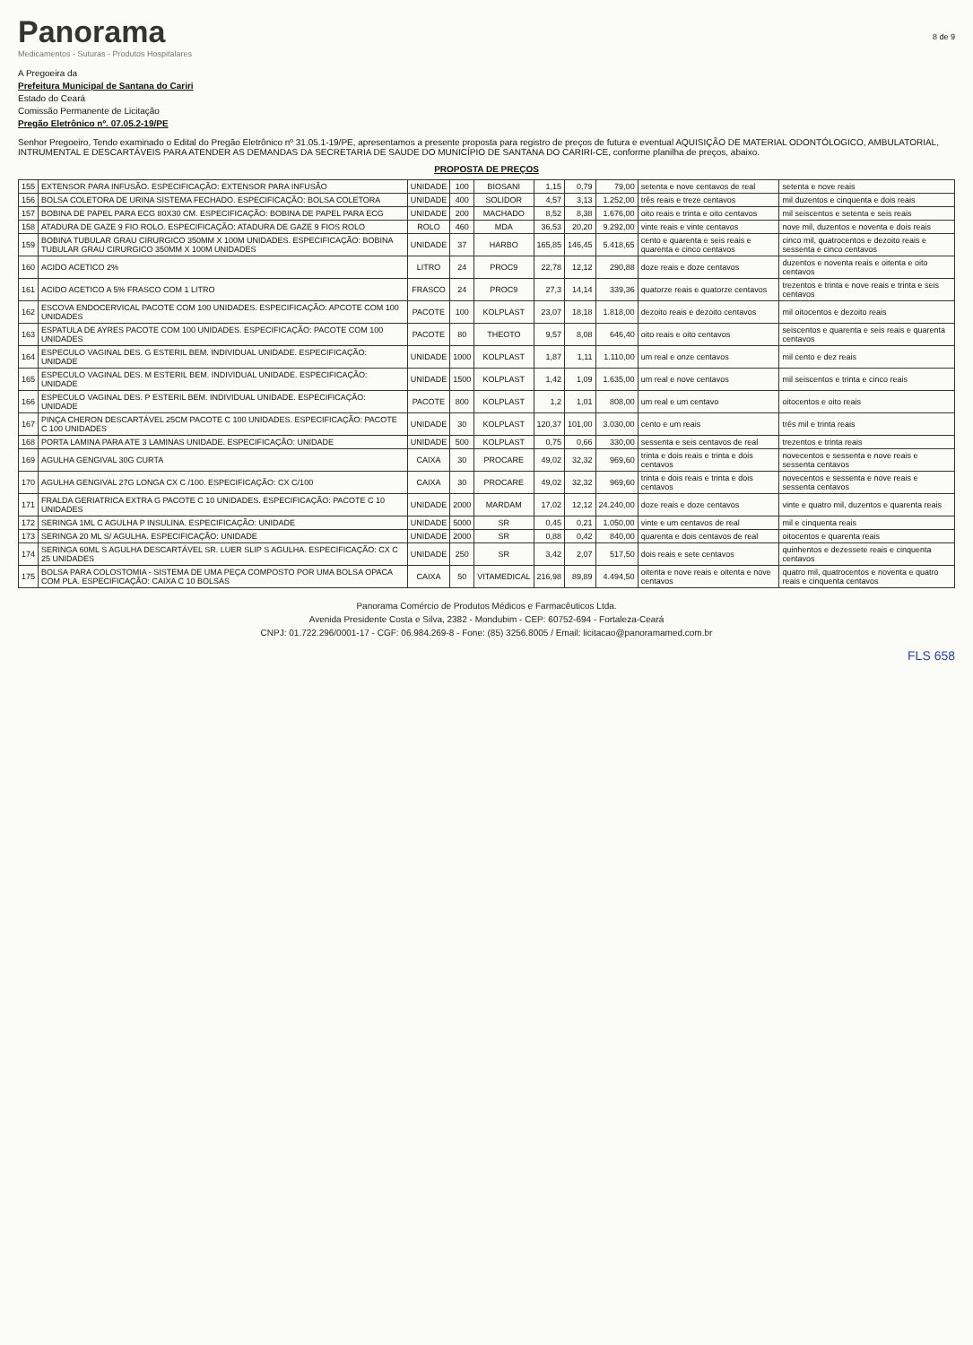Panorama
Medicamentos - Suturas - Produtos Hospitalares
8 de 9
A Pregoeira da
Prefeitura Municipal de Santana do Cariri
Estado do Ceará
Comissão Permanente de Licitação
Pregão Eletrônico nº. 07.05.2-19/PE
Senhor Pregoeiro, Tendo examinado o Edital do Pregão Eletrônico nº 31.05.1-19/PE, apresentamos a presente proposta para registro de preços de futura e eventual AQUISIÇÃO DE MATERIAL ODONTÓLOGICO, AMBULATORIAL, INTRUMENTAL E DESCARTÁVEIS PARA ATENDER AS DEMANDAS DA SECRETARIA DE SAUDE DO MUNICÍPIO DE SANTANA DO CARIRI-CE, conforme planilha de preços, abaixo.
PROPOSTA DE PREÇOS
| 155 | EXTENSOR PARA INFUSÃO. ESPECIFICAÇÃO: EXTENSOR PARA INFUSÃO | UNIDADE | 100 | BIOSANI | 1,15 | 0,79 | 79,00 | setenta e nove centavos de real | setenta e nove reais |
| 156 | BOLSA COLETORA DE URINA SISTEMA FECHADO. ESPECIFICAÇÃO: BOLSA COLETORA | UNIDADE | 400 | SOLIDOR | 4,57 | 3,13 | 1.252,00 | três reais e treze centavos | mil duzentos e cinquenta e dois reais |
| 157 | BOBINA DE PAPEL PARA ECG 80X30 CM. ESPECIFICAÇÃO: BOBINA DE PAPEL PARA ECG | UNIDADE | 200 | MACHADO | 8,52 | 8,38 | 1.676,00 | oito reais e trinta e oito centavos | mil seiscentos e setenta e seis reais |
| 158 | ATADURA DE GAZE 9 FIO ROLO. ESPECIFICAÇÃO: ATADURA DE GAZE 9 FIOS ROLO | ROLO | 460 | MDA | 36,53 | 20,20 | 9.292,00 | vinte reais e vinte centavos | nove mil, duzentos e noventa e dois reais |
| 159 | BOBINA TUBULAR GRAU CIRURGICO 350MM X 100M UNIDADES. ESPECIFICAÇÃO: BOBINA TUBULAR GRAU CIRURGICO 350MM X 100M UNIDADES | UNIDADE | 37 | HARBO | 165,85 | 146,45 | 5.418,65 | cento e quarenta e seis reais e quarenta e cinco centavos | cinco mil, quatrocentos e dezoito reais e sessenta e cinco centavos |
| 160 | ACIDO ACETICO 2% | LITRO | 24 | PROC9 | 22,78 | 12,12 | 290,88 | doze reais e doze centavos | duzentos e noventa reais e oitenta e oito centavos |
| 161 | ACIDO ACETICO A 5% FRASCO COM 1 LITRO | FRASCO | 24 | PROC9 | 27,3 | 14,14 | 339,36 | quatorze reais e quatorze centavos | trezentos e trinta e nove reais e trinta e seis centavos |
| 162 | ESCOVA ENDOCERVICAL PACOTE COM 100 UNIDADES. ESPECIFICAÇÃO: APCOTE COM 100 UNIDADES | PACOTE | 100 | KOLPLAST | 23,07 | 18,18 | 1.818,00 | dezoito reais e dezoito centavos | mil oitocentos e dezoito reais |
| 163 | ESPATULA DE AYRES PACOTE COM 100 UNIDADES. ESPECIFICAÇÃO: PACOTE COM 100 UNIDADES | PACOTE | 80 | THEOTO | 9,57 | 8,08 | 646,40 | oito reais e oito centavos | seiscentos e quarenta e seis reais e quarenta centavos |
| 164 | ESPECULO VAGINAL DES. G ESTERIL BEM. INDIVIDUAL UNIDADE. ESPECIFICAÇÃO: UNIDADE | UNIDADE | 1000 | KOLPLAST | 1,87 | 1,11 | 1.110,00 | um real e onze centavos | mil cento e dez reais |
| 165 | ESPECULO VAGINAL DES. M ESTERIL BEM. INDIVIDUAL UNIDADE. ESPECIFICAÇÃO: UNIDADE | UNIDADE | 1500 | KOLPLAST | 1,42 | 1,09 | 1.635,00 | um real e nove centavos | mil seiscentos e trinta e cinco reais |
| 166 | ESPECULO VAGINAL DES. P ESTERIL BEM. INDIVIDUAL UNIDADE. ESPECIFICAÇÃO: UNIDADE | PACOTE | 800 | KOLPLAST | 1,2 | 1,01 | 808,00 | um real e um centavo | oitocentos e oito reais |
| 167 | PINÇA CHERON DESCARTÁVEL 25CM PACOTE C 100 UNIDADES. ESPECIFICAÇÃO: PACOTE C 100 UNIDADES | UNIDADE | 30 | KOLPLAST | 120,37 | 101,00 | 3.030,00 | cento e um reais | três mil e trinta reais |
| 168 | PORTA LAMINA PARA ATE 3 LAMINAS UNIDADE. ESPECIFICAÇÃO: UNIDADE | UNIDADE | 500 | KOLPLAST | 0,75 | 0,66 | 330,00 | sessenta e seis centavos de real | trezentos e trinta reais |
| 169 | AGULHA GENGIVAL 30G CURTA | CAIXA | 30 | PROCARE | 49,02 | 32,32 | 969,60 | trinta e dois reais e trinta e dois centavos | novecentos e sessenta e nove reais e sessenta centavos |
| 170 | AGULHA GENGIVAL 27G LONGA CX C /100. ESPECIFICAÇÃO: CX C/100 | CAIXA | 30 | PROCARE | 49,02 | 32,32 | 969,60 | trinta e dois reais e trinta e dois centavos | novecentos e sessenta e nove reais e sessenta centavos |
| 171 | FRALDA GERIATRICA EXTRA G PACOTE C 10 UNIDADES. ESPECIFICAÇÃO: PACOTE C 10 UNIDADES | UNIDADE | 2000 | MARDAM | 17,02 | 12,12 | 24.240,00 | doze reais e doze centavos | vinte e quatro mil, duzentos e quarenta reais |
| 172 | SERINGA 1ML C AGULHA P INSULINA. ESPECIFICAÇÃO: UNIDADE | UNIDADE | 5000 | SR | 0,45 | 0,21 | 1.050,00 | vinte e um centavos de real | mil e cinquenta reais |
| 173 | SERINGA 20 ML S/ AGULHA. ESPECIFICAÇÃO: UNIDADE | UNIDADE | 2000 | SR | 0,88 | 0,42 | 840,00 | quarenta e dois centavos de real | oitocentos e quarenta reais |
| 174 | SERINGA 60ML S AGULHA DESCARTÁVEL SR. LUER SLIP S AGULHA. ESPECIFICAÇÃO: CX C 25 UNIDADES | UNIDADE | 250 | SR | 3,42 | 2,07 | 517,50 | dois reais e sete centavos | quinhentos e dezessete reais e cinquenta centavos |
| 175 | BOLSA PARA COLOSTOMIA - SISTEMA DE UMA PEÇA COMPOSTO POR UMA BOLSA OPACA COM PLA. ESPECIFICAÇÃO: CAIXA C 10 BOLSAS | CAIXA | 50 | VITAMEDICAL | 216,98 | 89,89 | 4.494,50 | oitenta e nove reais e oitenta e nove centavos | quatro mil, quatrocentos e noventa e quatro reais e cinquenta centavos |
Panorama Comércio de Produtos Médicos e Farmacêuticos Ltda.
Avenida Presidente Costa e Silva, 2382 - Mondubim - CEP: 60752-694 - Fortaleza-Ceará
CNPJ: 01.722.296/0001-17 - CGF: 06.984.269-8 - Fone: (85) 3256.8005 / Email: licitacao@panoramamed.com.br
FLS 658